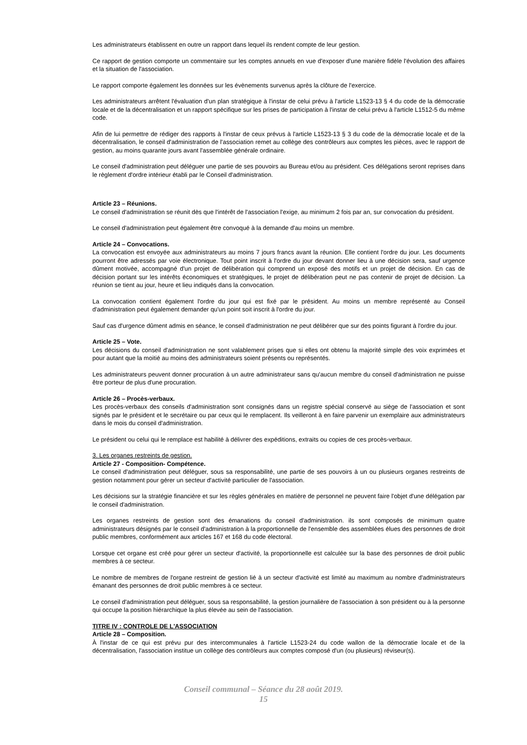Les administrateurs établissent en outre un rapport dans lequel ils rendent compte de leur gestion.
Ce rapport de gestion comporte un commentaire sur les comptes annuels en vue d'exposer d'une manière fidèle l'évolution des affaires et la situation de l'association.
Le rapport comporte également les données sur les évènements survenus après la clôture de l'exercice.
Les administrateurs arrêtent l'évaluation d'un plan stratégique à l'instar de celui prévu à l'article L1523-13 § 4 du code de la démocratie locale et de la décentralisation et un rapport spécifique sur les prises de participation à l'instar de celui prévu à l'article L1512-5 du même code.
Afin de lui permettre de rédiger des rapports à l'instar de ceux prévus à l'article L1523-13 § 3 du code de la démocratie locale et de la décentralisation, le conseil d'administration de l'association remet au collège des contrôleurs aux comptes les pièces, avec le rapport de gestion, au moins quarante jours avant l'assemblée générale ordinaire.
Le conseil d'administration peut déléguer une partie de ses pouvoirs au Bureau et/ou au président. Ces délégations seront reprises dans le règlement d'ordre intérieur établi par le Conseil d'administration.
Article 23 – Réunions.
Le conseil d'administration se réunit dès que l'intérêt de l'association l'exige, au minimum 2 fois par an, sur convocation du président.
Le conseil d'administration peut également être convoqué à la demande d'au moins un membre.
Article 24 – Convocations.
La convocation est envoyée aux administrateurs au moins 7 jours francs avant la réunion. Elle contient l'ordre du jour. Les documents pourront être adressés par voie électronique. Tout point inscrit à l'ordre du jour devant donner lieu à une décision sera, sauf urgence dûment motivée, accompagné d'un projet de délibération qui comprend un exposé des motifs et un projet de décision. En cas de décision portant sur les intérêts économiques et stratégiques, le projet de délibération peut ne pas contenir de projet de décision. La réunion se tient au jour, heure et lieu indiqués dans la convocation.
La convocation contient également l'ordre du jour qui est fixé par le président. Au moins un membre représenté au Conseil d'administration peut également demander qu'un point soit inscrit à l'ordre du jour.
Sauf cas d'urgence dûment admis en séance, le conseil d'administration ne peut délibérer que sur des points figurant à l'ordre du jour.
Article 25 – Vote.
Les décisions du conseil d'administration ne sont valablement prises que si elles ont obtenu la majorité simple des voix exprimées et pour autant que la moitié au moins des administrateurs soient présents ou représentés.
Les administrateurs peuvent donner procuration à un autre administrateur sans qu'aucun membre du conseil d'administration ne puisse être porteur de plus d'une procuration.
Article 26 – Procès-verbaux.
Les procès-verbaux des conseils d'administration sont consignés dans un registre spécial conservé au siège de l'association et sont signés par le président et le secrétaire ou par ceux qui le remplacent. Ils veilleront à en faire parvenir un exemplaire aux administrateurs dans le mois du conseil d'administration.
Le président ou celui qui le remplace est habilité à délivrer des expéditions, extraits ou copies de ces procès-verbaux.
3. Les organes restreints de gestion.
Article 27 - Composition- Compétence.
Le conseil d'administration peut déléguer, sous sa responsabilité, une partie de ses pouvoirs à un ou plusieurs organes restreints de gestion notamment pour gérer un secteur d'activité particulier de l'association.
Les décisions sur la stratégie financière et sur les règles générales en matière de personnel ne peuvent faire l'objet d'une délégation par le conseil d'administration.
Les organes restreints de gestion sont des émanations du conseil d'administration. ils sont composés de minimum quatre administrateurs désignés par le conseil d'administration à la proportionnelle de l'ensemble des assemblées élues des personnes de droit public membres, conformément aux articles 167 et 168 du code électoral.
Lorsque cet organe est créé pour gérer un secteur d'activité, la proportionnelle est calculée sur la base des personnes de droit public membres à ce secteur.
Le nombre de membres de l'organe restreint de gestion lié à un secteur d'activité est limité au maximum au nombre d'administrateurs émanant des personnes de droit public membres à ce secteur.
Le conseil d'administration peut déléguer, sous sa responsabilité, la gestion journalière de l'association à son président ou à la personne qui occupe la position hiérarchique la plus élevée au sein de l'association.
TITRE IV : CONTROLE DE L'ASSOCIATION
Article 28 – Composition.
À l'instar de ce qui est prévu pur des intercommunales à l'article L1523-24 du code wallon de la démocratie locale et de la décentralisation, l'association institue un collège des contrôleurs aux comptes composé d'un (ou plusieurs) réviseur(s).
Conseil communal – Séance du 28 août 2019.
15